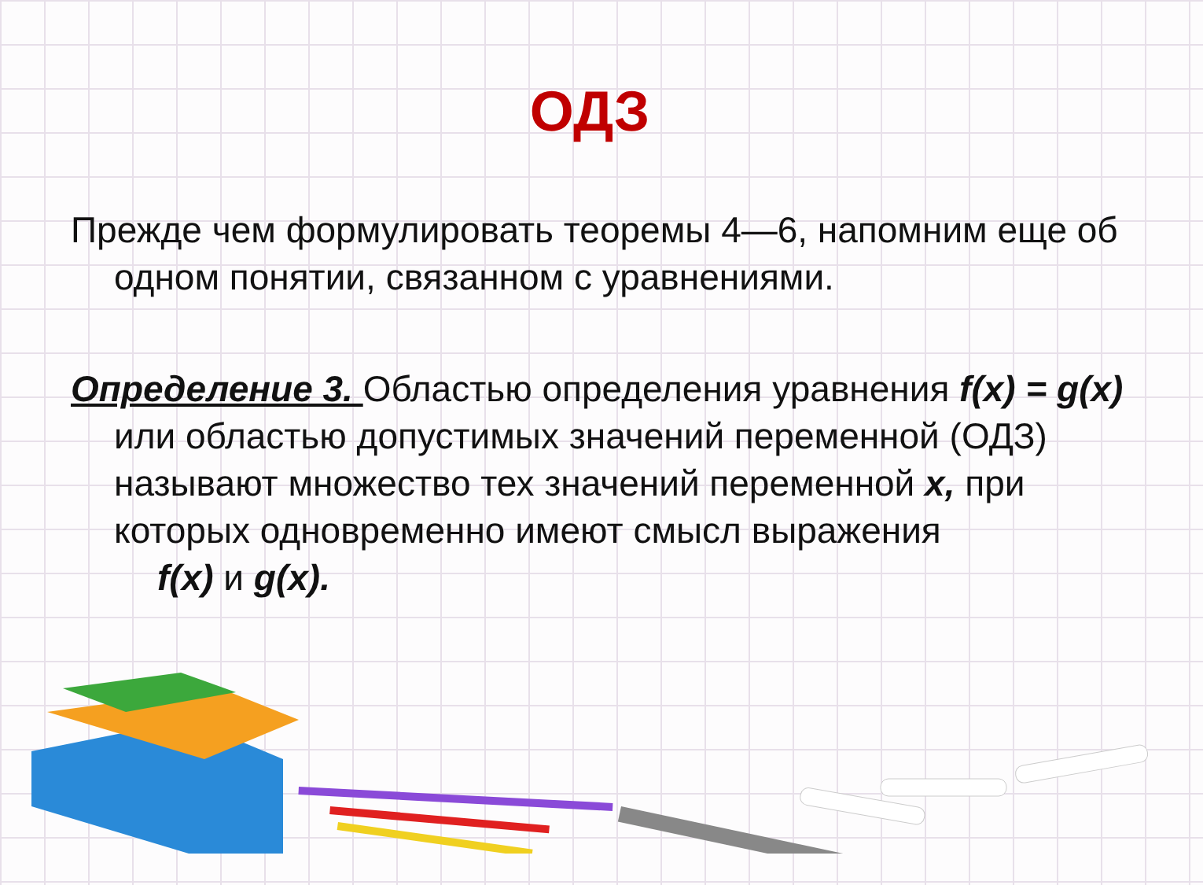ОДЗ
Прежде чем формулировать теоремы 4—6, напомним еще об одном понятии, связанном с уравнениями.
Определение 3. Областью определения уравнения f(x) = g(x) или областью допустимых значений переменной (ОДЗ) называют множество тех значений переменной x, при которых одновременно имеют смысл выражения
f(x) и g(x).